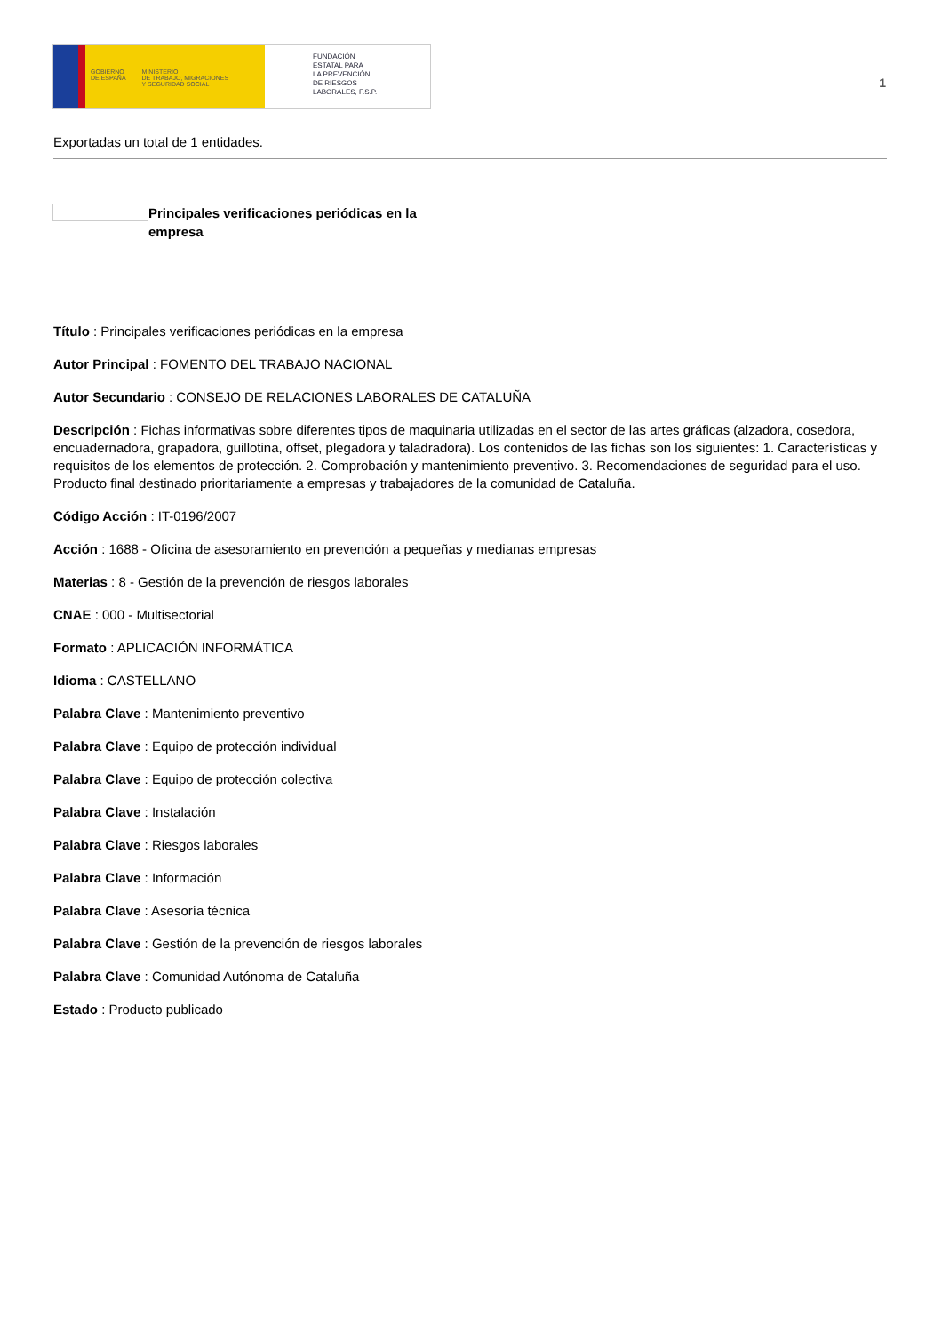GOBIERNO
DE ESPAÑA MINISTERIO
DE TRABAJO, MIGRACIONES
Y SEGURIDAD SOCIAL
FUNDACIÓN
ESTATAL PARA
LA PREVENCIÓN
DE RIESGOS
LABORALES, F.S.P.
1
Exportadas un total de 1 entidades.
Principales verificaciones periódicas en la empresa
Título : Principales verificaciones periódicas en la empresa
Autor Principal : FOMENTO DEL TRABAJO NACIONAL
Autor Secundario : CONSEJO DE RELACIONES LABORALES DE CATALUÑA
Descripción : Fichas informativas sobre diferentes tipos de maquinaria utilizadas en el sector de las artes gráficas (alzadora, cosedora, encuadernadora, grapadora, guillotina, offset, plegadora y taladradora). Los contenidos de las fichas son los siguientes: 1. Características y requisitos de los elementos de protección. 2. Comprobación y mantenimiento preventivo. 3. Recomendaciones de seguridad para el uso. Producto final destinado prioritariamente a empresas y trabajadores de la comunidad de Cataluña.
Código Acción : IT-0196/2007
Acción : 1688 - Oficina de asesoramiento en prevención a pequeñas y medianas empresas
Materias : 8 - Gestión de la prevención de riesgos laborales
CNAE : 000 - Multisectorial
Formato : APLICACIÓN INFORMÁTICA
Idioma : CASTELLANO
Palabra Clave : Mantenimiento preventivo
Palabra Clave : Equipo de protección individual
Palabra Clave : Equipo de protección colectiva
Palabra Clave : Instalación
Palabra Clave : Riesgos laborales
Palabra Clave : Información
Palabra Clave : Asesoría técnica
Palabra Clave : Gestión de la prevención de riesgos laborales
Palabra Clave : Comunidad Autónoma de Cataluña
Estado : Producto publicado